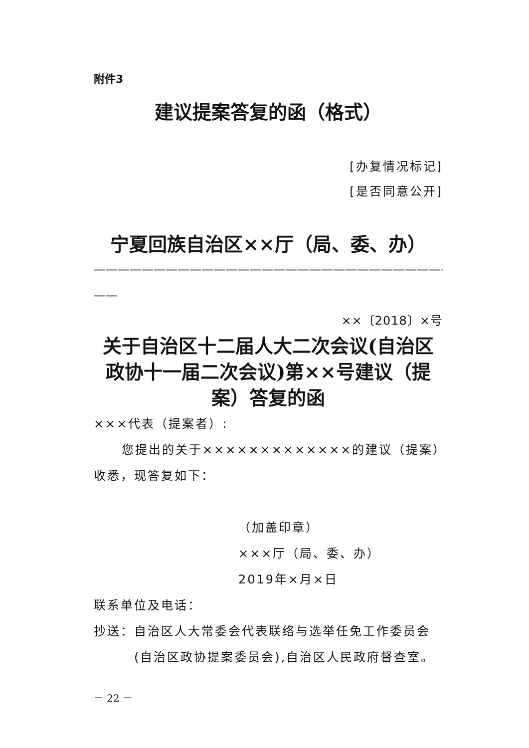附件3
建议提案答复的函（格式）
[办复情况标记]
[是否同意公开]
宁夏回族自治区××厅（局、委、办）
——————————————————————————————
——
××〔2018〕×号
关于自治区十二届人大二次会议(自治区政协十一届二次会议)第××号建议（提案）答复的函
×××代表（提案者）:
您提出的关于×××××××××××××的建议（提案）收悉，现答复如下：
（加盖印章）
×××厅（局、委、办）
2019年×月×日
联系单位及电话：
抄送： 自治区人大常委会代表联络与选举任免工作委员会(自治区政协提案委员会),自治区人民政府督查室。
－ 22 －